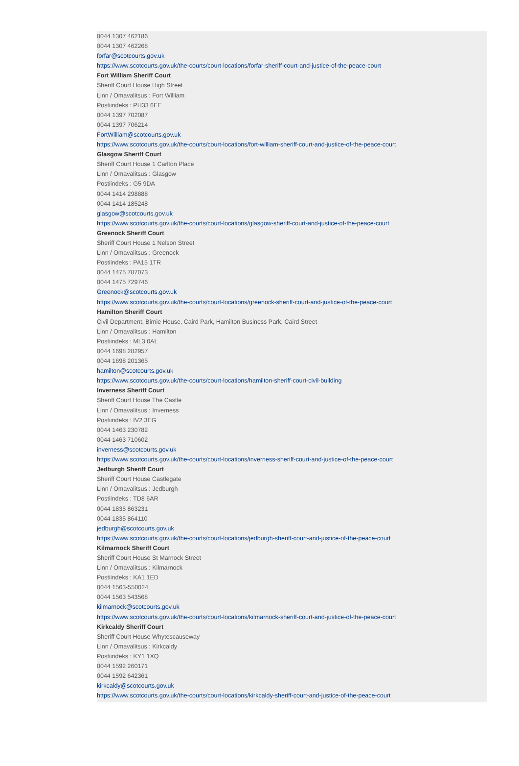0044 1307 462186
0044 1307 462268
forfar@scotcourts.gov.uk
https://www.scotcourts.gov.uk/the-courts/court-locations/forfar-sheriff-court-and-justice-of-the-peace-court
Fort William Sheriff Court
Sheriff Court House High Street
Linn / Omavalitsus : Fort William
Postiindeks : PH33 6EE
0044 1397 702087
0044 1397 706214
FortWilliam@scotcourts.gov.uk
https://www.scotcourts.gov.uk/the-courts/court-locations/fort-william-sheriff-court-and-justice-of-the-peace-court
Glasgow Sheriff Court
Sheriff Court House 1 Carlton Place
Linn / Omavalitsus : Glasgow
Postiindeks : G5 9DA
0044 1414 298888
0044 1414 185248
glasgow@scotcourts.gov.uk
https://www.scotcourts.gov.uk/the-courts/court-locations/glasgow-sheriff-court-and-justice-of-the-peace-court
Greenock Sheriff Court
Sheriff Court House 1 Nelson Street
Linn / Omavalitsus : Greenock
Postiindeks : PA15 1TR
0044 1475 787073
0044 1475 729746
Greenock@scotcourts.gov.uk
https://www.scotcourts.gov.uk/the-courts/court-locations/greenock-sheriff-court-and-justice-of-the-peace-court
Hamilton Sheriff Court
Civil Department, Birnie House, Caird Park, Hamilton Business Park, Caird Street
Linn / Omavalitsus : Hamilton
Postiindeks : ML3 0AL
0044 1698 282957
0044 1698 201365
hamilton@scotcourts.gov.uk
https://www.scotcourts.gov.uk/the-courts/court-locations/hamilton-sheriff-court-civil-building
Inverness Sheriff Court
Sheriff Court House The Castle
Linn / Omavalitsus : Inverness
Postiindeks : IV2 3EG
0044 1463 230782
0044 1463 710602
inverness@scotcourts.gov.uk
https://www.scotcourts.gov.uk/the-courts/court-locations/inverness-sheriff-court-and-justice-of-the-peace-court
Jedburgh Sheriff Court
Sheriff Court House Castlegate
Linn / Omavalitsus : Jedburgh
Postiindeks : TD8 6AR
0044 1835 863231
0044 1835 864110
jedburgh@scotcourts.gov.uk
https://www.scotcourts.gov.uk/the-courts/court-locations/jedburgh-sheriff-court-and-justice-of-the-peace-court
Kilmarnock Sheriff Court
Sheriff Court House St Marnock Street
Linn / Omavalitsus : Kilmarnock
Postiindeks : KA1 1ED
0044 1563-550024
0044 1563 543568
kilmarnock@scotcourts.gov.uk
https://www.scotcourts.gov.uk/the-courts/court-locations/kilmarnock-sheriff-court-and-justice-of-the-peace-court
Kirkcaldy Sheriff Court
Sheriff Court House Whytescauseway
Linn / Omavalitsus : Kirkcaldy
Postiindeks : KY1 1XQ
0044 1592 260171
0044 1592 642361
kirkcaldy@scotcourts.gov.uk
https://www.scotcourts.gov.uk/the-courts/court-locations/kirkcaldy-sheriff-court-and-justice-of-the-peace-court